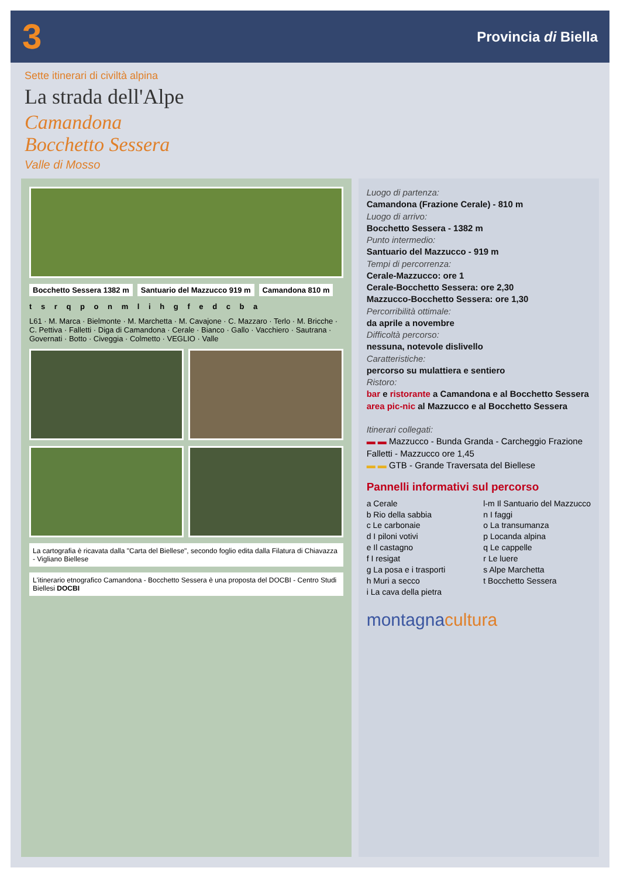3 Provincia di Biella
Sette itinerari di civiltà alpina
La strada dell'Alpe
Camandona
Bocchetto Sessera
Valle di Mosso
Bocchetto Sessera 1382 m Santuario del Mazzucco 919 m Camandona 810 m
t s r q p o n m l i h g f e d c b a
L61 · M. Marca · Bielmonte · M. Marchetta · M. Cavajone · C. Mazzaro · Terlo · M. Bricche · C. Pettiva · Falletti · Diga di Camandona · Cerale · Bianco · Gallo · Vacchiero · Sautrana · Governati · Botto · Civeggia · Colmetto · VEGLIO · Valle
La cartografia è ricavata dalla "Carta del Biellese", secondo foglio edita dalla Filatura di Chiavazza - Vigliano Biellese
L'itinerario etnografico Camandona - Bocchetto Sessera è una proposta del DOCBI - Centro Studi Biellesi DOCBI
Luogo di partenza:
Camandona (Frazione Cerale) - 810 m
Luogo di arrivo:
Bocchetto Sessera - 1382 m
Punto intermedio:
Santuario del Mazzucco - 919 m
Tempi di percorrenza:
Cerale-Mazzucco: ore 1
Cerale-Bocchetto Sessera: ore 2,30
Mazzucco-Bocchetto Sessera: ore 1,30
Percorribilità ottimale:
da aprile a novembre
Difficoltà percorso:
nessuna, notevole dislivello
Caratteristiche:
percorso su mulattiera e sentiero
Ristoro:
bar e ristorante a Camandona e al Bocchetto Sessera
area pic-nic al Mazzucco e al Bocchetto Sessera
Itinerari collegati:
▬ ▬ Mazzucco - Bunda Granda - Carcheggio Frazione Falletti - Mazzucco ore 1,45
▬ ▬ GTB - Grande Traversata del Biellese
Pannelli informativi sul percorso
a Cerale
b Rio della sabbia
c Le carbonaie
d I piloni votivi
e Il castagno
f I resigat
g La posa e i trasporti
h Muri a secco
i La cava della pietra
l-m Il Santuario del Mazzucco
n I faggi
o La transumanza
p Locanda alpina
q Le cappelle
r Le luere
s Alpe Marchetta
t Bocchetto Sessera
montagnacultura